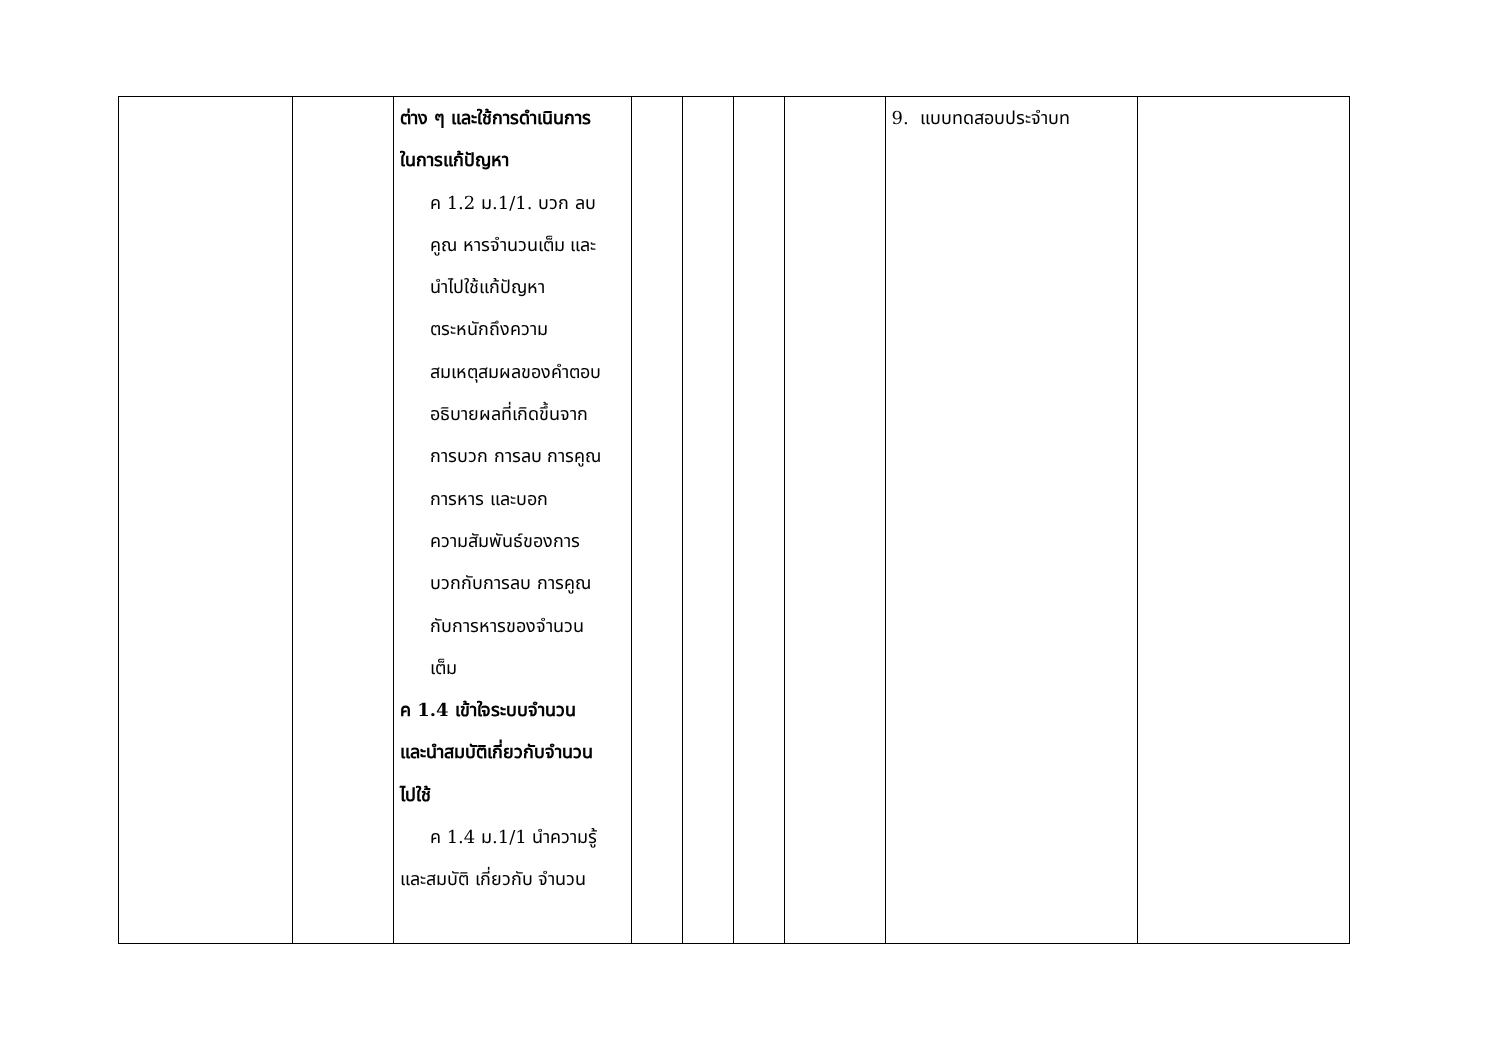| | | ต่าง ๆ และใช้การดำเนินการ ในการแก้ปัญหา ค 1.2 ม.1/1. บวก ลบ คูณ หารจำนวนเต็ม และ นำไปใช้แก้ปัญหา ตระหนักถึงความ สมเหตุสมผลของคำตอบ อธิบายผลที่เกิดขึ้นจาก การบวก การลบ การคูณ การหาร และบอก ความสัมพันธ์ของการ บวกกับการลบ การคูณ กับการหารของจำนวน เต็ม ค 1.4 เข้าใจระบบจำนวน และนำสมบัติเกี่ยวกับจำนวน ไปใช้ ค 1.4 ม.1/1 นำความรู้ และสมบัติ เกี่ยวกับ จำนวน | | | | | 9. แบบทดสอบประจำบท | |